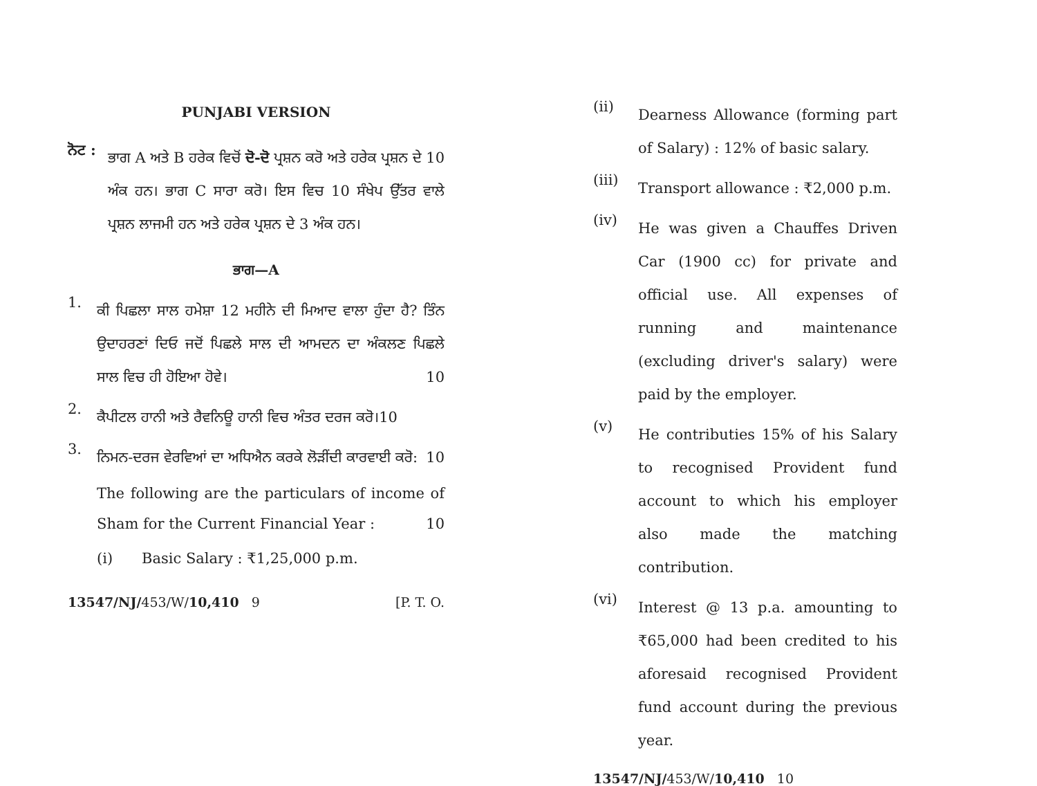PUNJABI VERSION
ਨੋਟ :
ਭਾਗ A ਅਤੇ B ਹਰੇਕ ਵਿਚੋਂ ਦੋ-ਦੋ ਪ੍ਰਸ਼ਨ ਕਰੋ ਅਤੇ ਹਰੇਕ ਪ੍ਰਸ਼ਨ ਦੇ 10 ਅੰਕ ਹਨ। ਭਾਗ C ਸਾਰਾ ਕਰੋ। ਇਸ ਵਿਚ 10 ਸੰਖੇਪ ਉੱਤਰ ਵਾਲੇ ਪ੍ਰਸ਼ਨ ਲਾਜਮੀ ਹਨ ਅਤੇ ਹਰੇਕ ਪ੍ਰਸ਼ਨ ਦੇ 3 ਅੰਕ ਹਨ।
ਭਾਗ—A
1.
ਕੀ ਪਿਛਲਾ ਸਾਲ ਹਮੇਸ਼ਾ 12 ਮਹੀਨੇ ਦੀ ਮਿਆਦ ਵਾਲਾ ਹੁੰਦਾ ਹੈ? ਤਿੰਨ ਉਦਾਹਰਣਾਂ ਦਿਓ ਜਦੋਂ ਪਿਛਲੇ ਸਾਲ ਦੀ ਆਮਦਨ ਦਾ ਅੰਕਲਣ ਪਿਛਲੇ ਸਾਲ ਵਿਚ ਹੀ ਹੋਇਆ ਹੋਵੇ। 10
2.
ਕੈਪੀਟਲ ਹਾਨੀ ਅਤੇ ਰੈਵਨਿਊ ਹਾਨੀ ਵਿਚ ਅੰਤਰ ਦਰਜ ਕਰੋ। 10
3.
ਨਿਮਨ-ਦਰਜ ਵੇਰਵਿਆਂ ਦਾ ਅਧਿਐਨ ਕਰਕੇ ਲੋੜੀਂਦੀ ਕਾਰਵਾਈ ਕਰੋ: 10
The following are the particulars of income of Sham for the Current Financial Year : 10
(i) Basic Salary : ₹1,25,000 p.m.
13547/NJ/453/W/10,410 9 [P. T. O.
(ii)
Dearness Allowance (forming part of Salary) : 12% of basic salary.
(iii)
Transport allowance : ₹2,000 p.m.
(iv)
He was given a Chauffes Driven Car (1900 cc) for private and official use. All expenses of running and maintenance (excluding driver's salary) were paid by the employer.
(v)
He contributies 15% of his Salary to recognised Provident fund account to which his employer also made the matching contribution.
(vi)
Interest @ 13 p.a. amounting to ₹65,000 had been credited to his aforesaid recognised Provident fund account during the previous year.
13547/NJ/453/W/10,410 10